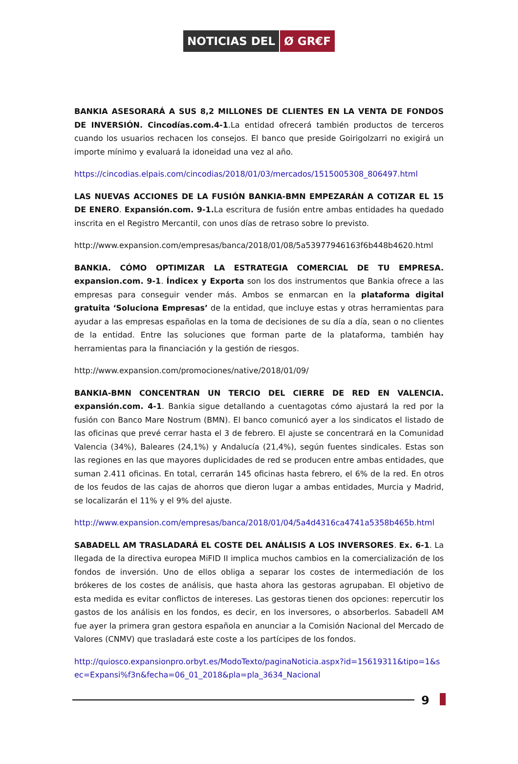NOTICIAS DEL Ø GR€F
BANKIA ASESORARÁ A SUS 8,2 MILLONES DE CLIENTES EN LA VENTA DE FONDOS DE INVERSIÓN. Cincodías.com.4-1.La entidad ofrecerá también productos de terceros cuando los usuarios rechacen los consejos. El banco que preside Goirigolzarri no exigirá un importe mínimo y evaluará la idoneidad una vez al año.
https://cincodias.elpais.com/cincodias/2018/01/03/mercados/1515005308_806497.html
LAS NUEVAS ACCIONES DE LA FUSIÓN BANKIA-BMN EMPEZARÁN A COTIZAR EL 15 DE ENERO. Expansión.com. 9-1. La escritura de fusión entre ambas entidades ha quedado inscrita en el Registro Mercantil, con unos días de retraso sobre lo previsto.
http://www.expansion.com/empresas/banca/2018/01/08/5a53977946163f6b448b4620.html
BANKIA. CÓMO OPTIMIZAR LA ESTRATEGIA COMERCIAL DE TU EMPRESA. expansion.com. 9-1. Índicex y Exporta son los dos instrumentos que Bankia ofrece a las empresas para conseguir vender más. Ambos se enmarcan en la plataforma digital gratuita ‘Soluciona Empresas’ de la entidad, que incluye estas y otras herramientas para ayudar a las empresas españolas en la toma de decisiones de su día a día, sean o no clientes de la entidad. Entre las soluciones que forman parte de la plataforma, también hay herramientas para la financiación y la gestión de riesgos.
http://www.expansion.com/promociones/native/2018/01/09/
BANKIA-BMN CONCENTRAN UN TERCIO DEL CIERRE DE RED EN VALENCIA. expansión.com. 4-1. Bankia sigue detallando a cuentagotas cómo ajustará la red por la fusión con Banco Mare Nostrum (BMN). El banco comunicó ayer a los sindicatos el listado de las oficinas que prevé cerrar hasta el 3 de febrero. El ajuste se concentrará en la Comunidad Valencia (34%), Baleares (24,1%) y Andalucía (21,4%), según fuentes sindicales. Estas son las regiones en las que mayores duplicidades de red se producen entre ambas entidades, que suman 2.411 oficinas. En total, cerrarán 145 oficinas hasta febrero, el 6% de la red. En otros de los feudos de las cajas de ahorros que dieron lugar a ambas entidades, Murcia y Madrid, se localizarán el 11% y el 9% del ajuste.
http://www.expansion.com/empresas/banca/2018/01/04/5a4d4316ca4741a5358b465b.html
SABADELL AM TRASLADARÁ EL COSTE DEL ANÁLISIS A LOS INVERSORES. Ex. 6-1. La llegada de la directiva europea MiFID II implica muchos cambios en la comercialización de los fondos de inversión. Uno de ellos obliga a separar los costes de intermediación de los brókeres de los costes de análisis, que hasta ahora las gestoras agrupaban. El objetivo de esta medida es evitar conflictos de intereses. Las gestoras tienen dos opciones: repercutir los gastos de los análisis en los fondos, es decir, en los inversores, o absorberlos. Sabadell AM fue ayer la primera gran gestora española en anunciar a la Comisión Nacional del Mercado de Valores (CNMV) que trasladará este coste a los partícipes de los fondos.
http://quiosco.expansionpro.orbyt.es/ModoTexto/paginaNoticia.aspx?id=15619311&tipo=1&sec=Expansi%f3n&fecha=06_01_2018&pla=pla_3634_Nacional
9